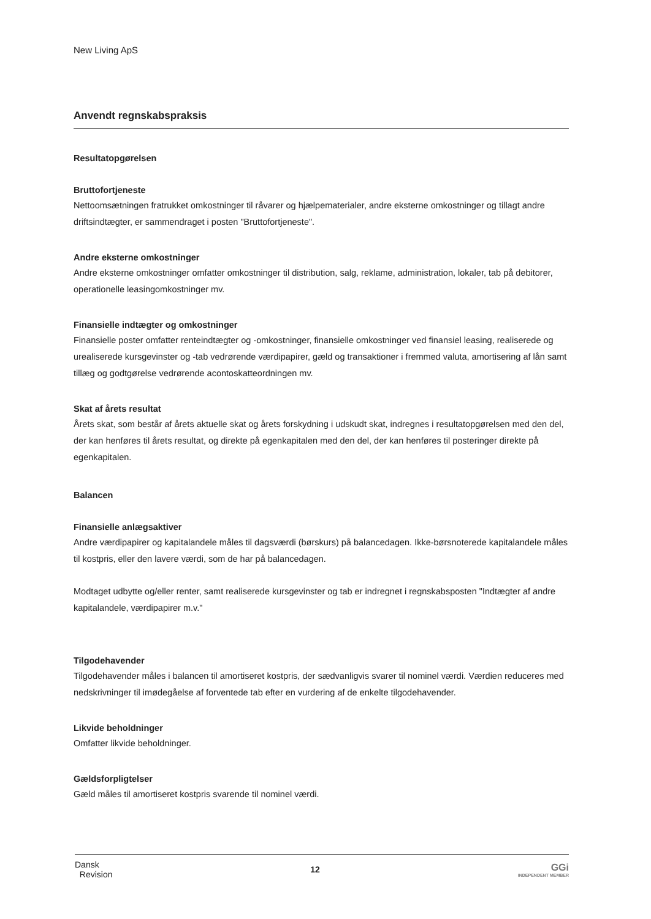New Living ApS
Anvendt regnskabspraksis
Resultatopgørelsen
Bruttofortjeneste
Nettoomsætningen fratrukket omkostninger til råvarer og hjælpematerialer, andre eksterne omkostninger og tillagt andre driftsindtægter, er sammendraget i posten "Bruttofortjeneste".
Andre eksterne omkostninger
Andre eksterne omkostninger omfatter omkostninger til distribution, salg, reklame, administration, lokaler, tab på debitorer, operationelle leasingomkostninger mv.
Finansielle indtægter og omkostninger
Finansielle poster omfatter renteindtægter og -omkostninger, finansielle omkostninger ved finansiel leasing, realiserede og urealiserede kursgevinster og -tab vedrørende værdipapirer, gæld og transaktioner i fremmed valuta, amortisering af lån samt tillæg og godtgørelse vedrørende acontoskatteordningen mv.
Skat af årets resultat
Årets skat, som består af årets aktuelle skat og årets forskydning i udskudt skat, indregnes i resultatopgørelsen med den del, der kan henføres til årets resultat, og direkte på egenkapitalen med den del, der kan henføres til posteringer direkte på egenkapitalen.
Balancen
Finansielle anlægsaktiver
Andre værdipapirer og kapitalandele måles til dagsværdi (børskurs) på balancedagen. Ikke-børsnoterede kapitalandele måles til kostpris, eller den lavere værdi, som de har på balancedagen.
Modtaget udbytte og/eller renter, samt realiserede kursgevinster og tab er indregnet i regnskabsposten "Indtægter af andre kapitalandele, værdipapirer m.v."
Tilgodehavender
Tilgodehavender måles i balancen til amortiseret kostpris, der sædvanligvis svarer til nominel værdi. Værdien reduceres med nedskrivninger til imødegåelse af forventede tab efter en vurdering af de enkelte tilgodehavender.
Likvide beholdninger
Omfatter likvide beholdninger.
Gældsforpligtelser
Gæld måles til amortiseret kostpris svarende til nominel værdi.
Dansk
Revision
12 GGi
INDEPENDENT MEMBER